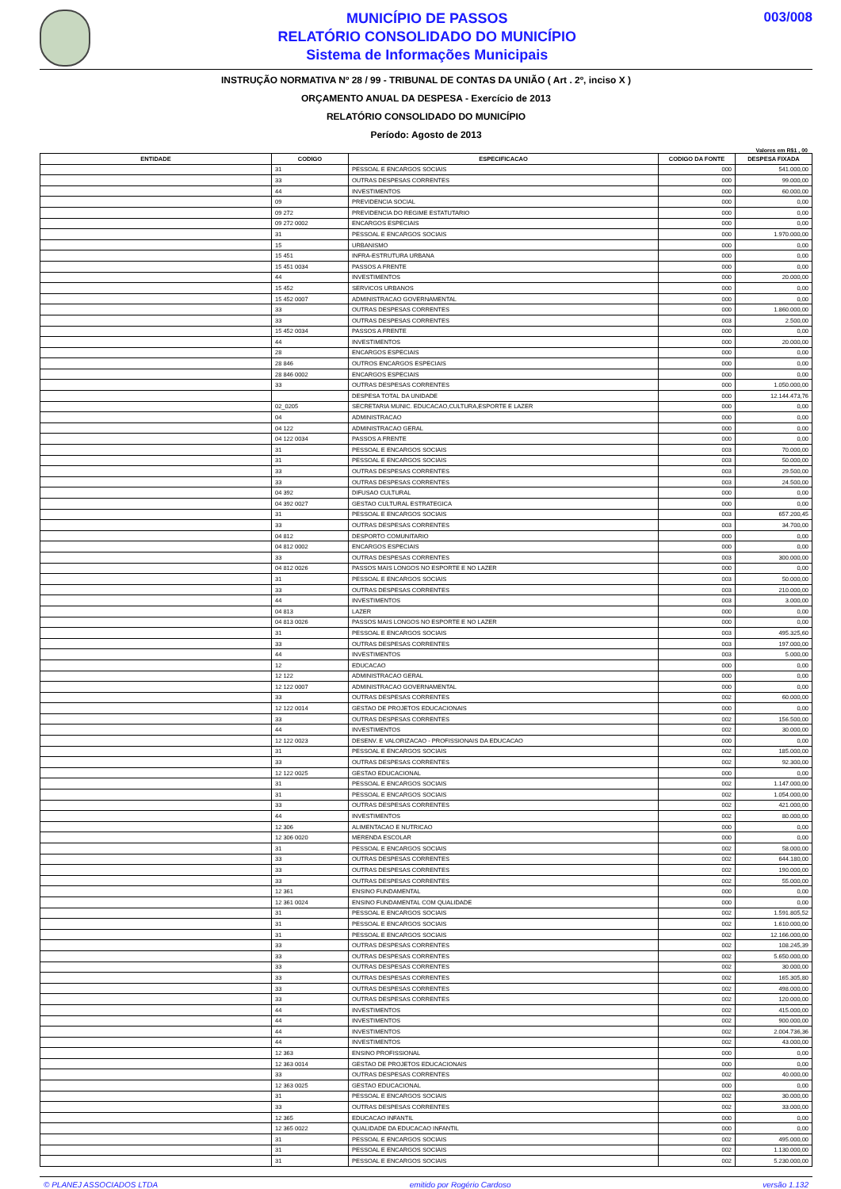MUNICÍPIO DE PASSOS
RELATÓRIO CONSOLIDADO DO MUNICÍPIO
Sistema de Informações Municipais
003/008
INSTRUÇÃO NORMATIVA Nº 28 / 99 - TRIBUNAL DE CONTAS DA UNIÃO ( Art . 2º, inciso X )
ORÇAMENTO ANUAL DA DESPESA - Exercício de 2013
RELATÓRIO CONSOLIDADO DO MUNICÍPIO
Período: Agosto de 2013
Valores em R$1 , 00
| ENTIDADE | CODIGO | ESPECIFICACAO | CODIGO DA FONTE | DESPESA FIXADA |
| --- | --- | --- | --- | --- |
| | 31 | PESSOAL E ENCARGOS SOCIAIS | 000 | 541.000,00 |
| | 33 | OUTRAS DESPESAS CORRENTES | 000 | 99.000,00 |
| | 44 | INVESTIMENTOS | 000 | 60.000,00 |
| | 09 | PREVIDENCIA SOCIAL | 000 | 0,00 |
| | 09 272 | PREVIDENCIA DO REGIME ESTATUTARIO | 000 | 0,00 |
| | 09 272 0002 | ENCARGOS ESPECIAIS | 000 | 0,00 |
| | 31 | PESSOAL E ENCARGOS SOCIAIS | 000 | 1.970.000,00 |
| | 15 | URBANISMO | 000 | 0,00 |
| | 15 451 | INFRA-ESTRUTURA URBANA | 000 | 0,00 |
| | 15 451 0034 | PASSOS A FRENTE | 000 | 0,00 |
| | 44 | INVESTIMENTOS | 000 | 20.000,00 |
| | 15 452 | SERVICOS URBANOS | 000 | 0,00 |
| | 15 452 0007 | ADMINISTRACAO GOVERNAMENTAL | 000 | 0,00 |
| | 33 | OUTRAS DESPESAS CORRENTES | 000 | 1.860.000,00 |
| | 33 | OUTRAS DESPESAS CORRENTES | 003 | 2.500,00 |
| | 15 452 0034 | PASSOS A FRENTE | 000 | 0,00 |
| | 44 | INVESTIMENTOS | 000 | 20.000,00 |
| | 28 | ENCARGOS ESPECIAIS | 000 | 0,00 |
| | 28 846 | OUTROS ENCARGOS ESPECIAIS | 000 | 0,00 |
| | 28 846 0002 | ENCARGOS ESPECIAIS | 000 | 0,00 |
| | 33 | OUTRAS DESPESAS CORRENTES | 000 | 1.050.000,00 |
| | | DESPESA TOTAL DA UNIDADE | 000 | 12.144.473,76 |
| | 02_0205 | SECRETARIA MUNIC. EDUCACAO,CULTURA,ESPORTE E LAZER | 000 | 0,00 |
| | 04 | ADMINISTRACAO | 000 | 0,00 |
| | 04 122 | ADMINISTRACAO GERAL | 000 | 0,00 |
| | 04 122 0034 | PASSOS A FRENTE | 000 | 0,00 |
| | 31 | PESSOAL E ENCARGOS SOCIAIS | 003 | 70.000,00 |
| | 31 | PESSOAL E ENCARGOS SOCIAIS | 003 | 50.000,00 |
| | 33 | OUTRAS DESPESAS CORRENTES | 003 | 29.500,00 |
| | 33 | OUTRAS DESPESAS CORRENTES | 003 | 24.500,00 |
| | 04 392 | DIFUSAO CULTURAL | 000 | 0,00 |
| | 04 392 0027 | GESTAO CULTURAL ESTRATEGICA | 000 | 0,00 |
| | 31 | PESSOAL E ENCARGOS SOCIAIS | 003 | 657.200,45 |
| | 33 | OUTRAS DESPESAS CORRENTES | 003 | 34.700,00 |
| | 04 812 | DESPORTO COMUNITARIO | 000 | 0,00 |
| | 04 812 0002 | ENCARGOS ESPECIAIS | 000 | 0,00 |
| | 33 | OUTRAS DESPESAS CORRENTES | 003 | 300.000,00 |
| | 04 812 0026 | PASSOS MAIS LONGOS NO ESPORTE E NO LAZER | 000 | 0,00 |
| | 31 | PESSOAL E ENCARGOS SOCIAIS | 003 | 50.000,00 |
| | 33 | OUTRAS DESPESAS CORRENTES | 003 | 210.000,00 |
| | 44 | INVESTIMENTOS | 003 | 3.000,00 |
| | 04 813 | LAZER | 000 | 0,00 |
| | 04 813 0026 | PASSOS MAIS LONGOS NO ESPORTE E NO LAZER | 000 | 0,00 |
| | 31 | PESSOAL E ENCARGOS SOCIAIS | 003 | 495.325,60 |
| | 33 | OUTRAS DESPESAS CORRENTES | 003 | 197.000,00 |
| | 44 | INVESTIMENTOS | 003 | 5.000,00 |
| | 12 | EDUCACAO | 000 | 0,00 |
| | 12 122 | ADMINISTRACAO GERAL | 000 | 0,00 |
| | 12 122 0007 | ADMINISTRACAO GOVERNAMENTAL | 000 | 0,00 |
| | 33 | OUTRAS DESPESAS CORRENTES | 002 | 60.000,00 |
| | 12 122 0014 | GESTAO DE PROJETOS EDUCACIONAIS | 000 | 0,00 |
| | 33 | OUTRAS DESPESAS CORRENTES | 002 | 156.500,00 |
| | 44 | INVESTIMENTOS | 002 | 30.000,00 |
| | 12 122 0023 | DESENV. E VALORIZACAO - PROFISSIONAIS DA EDUCACAO | 000 | 0,00 |
| | 31 | PESSOAL E ENCARGOS SOCIAIS | 002 | 185.000,00 |
| | 33 | OUTRAS DESPESAS CORRENTES | 002 | 92.300,00 |
| | 12 122 0025 | GESTAO EDUCACIONAL | 000 | 0,00 |
| | 31 | PESSOAL E ENCARGOS SOCIAIS | 002 | 1.147.000,00 |
| | 31 | PESSOAL E ENCARGOS SOCIAIS | 002 | 1.054.000,00 |
| | 33 | OUTRAS DESPESAS CORRENTES | 002 | 421.000,00 |
| | 44 | INVESTIMENTOS | 002 | 80.000,00 |
| | 12 306 | ALIMENTACAO E NUTRICAO | 000 | 0,00 |
| | 12 306 0020 | MERENDA ESCOLAR | 000 | 0,00 |
| | 31 | PESSOAL E ENCARGOS SOCIAIS | 002 | 58.000,00 |
| | 33 | OUTRAS DESPESAS CORRENTES | 002 | 644.180,00 |
| | 33 | OUTRAS DESPESAS CORRENTES | 002 | 190.000,00 |
| | 33 | OUTRAS DESPESAS CORRENTES | 002 | 55.000,00 |
| | 12 361 | ENSINO FUNDAMENTAL | 000 | 0,00 |
| | 12 361 0024 | ENSINO FUNDAMENTAL COM QUALIDADE | 000 | 0,00 |
| | 31 | PESSOAL E ENCARGOS SOCIAIS | 002 | 1.591.805,52 |
| | 31 | PESSOAL E ENCARGOS SOCIAIS | 002 | 1.610.000,00 |
| | 31 | PESSOAL E ENCARGOS SOCIAIS | 002 | 12.166.000,00 |
| | 33 | OUTRAS DESPESAS CORRENTES | 002 | 108.245,39 |
| | 33 | OUTRAS DESPESAS CORRENTES | 002 | 5.650.000,00 |
| | 33 | OUTRAS DESPESAS CORRENTES | 002 | 30.000,00 |
| | 33 | OUTRAS DESPESAS CORRENTES | 002 | 165.305,80 |
| | 33 | OUTRAS DESPESAS CORRENTES | 002 | 498.000,00 |
| | 33 | OUTRAS DESPESAS CORRENTES | 002 | 120.000,00 |
| | 44 | INVESTIMENTOS | 002 | 415.000,00 |
| | 44 | INVESTIMENTOS | 002 | 900.000,00 |
| | 44 | INVESTIMENTOS | 002 | 2.004.736,36 |
| | 44 | INVESTIMENTOS | 002 | 43.000,00 |
| | 12 363 | ENSINO PROFISSIONAL | 000 | 0,00 |
| | 12 363 0014 | GESTAO DE PROJETOS EDUCACIONAIS | 000 | 0,00 |
| | 33 | OUTRAS DESPESAS CORRENTES | 002 | 40.000,00 |
| | 12 363 0025 | GESTAO EDUCACIONAL | 000 | 0,00 |
| | 31 | PESSOAL E ENCARGOS SOCIAIS | 002 | 30.000,00 |
| | 33 | OUTRAS DESPESAS CORRENTES | 002 | 33.000,00 |
| | 12 365 | EDUCACAO INFANTIL | 000 | 0,00 |
| | 12 365 0022 | QUALIDADE DA EDUCACAO INFANTIL | 000 | 0,00 |
| | 31 | PESSOAL E ENCARGOS SOCIAIS | 002 | 495.000,00 |
| | 31 | PESSOAL E ENCARGOS SOCIAIS | 002 | 1.130.000,00 |
| | 31 | PESSOAL E ENCARGOS SOCIAIS | 002 | 5.230.000,00 |
© PLANEJ ASSOCIADOS LTDA emitido por Rogério Cardoso versão 1.132